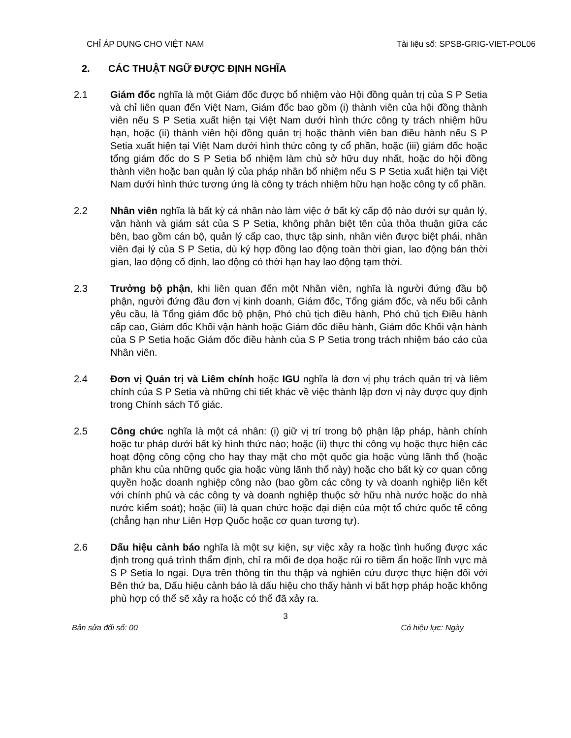CHỈ ÁP DỤNG CHO VIỆT NAM Tài liệu số: SPSB-GRIG-VIET-POL06
2. CÁC THUẬT NGỮ ĐƯỢC ĐỊNH NGHĨA
2.1 Giám đốc nghĩa là một Giám đốc được bổ nhiệm vào Hội đồng quản trị của S P Setia và chỉ liên quan đến Việt Nam, Giám đốc bao gồm (i) thành viên của hội đồng thành viên nếu S P Setia xuất hiện tại Việt Nam dưới hình thức công ty trách nhiệm hữu hạn, hoặc (ii) thành viên hội đồng quản trị hoặc thành viên ban điều hành nếu S P Setia xuất hiện tại Việt Nam dưới hình thức công ty cổ phần, hoặc (iii) giám đốc hoặc tổng giám đốc do S P Setia bổ nhiệm làm chủ sở hữu duy nhất, hoặc do hội đồng thành viên hoặc ban quản lý của pháp nhân bổ nhiệm nếu S P Setia xuất hiện tại Việt Nam dưới hình thức tương ứng là công ty trách nhiệm hữu hạn hoặc công ty cổ phần.
2.2 Nhân viên nghĩa là bất kỳ cá nhân nào làm việc ở bất kỳ cấp độ nào dưới sự quản lý, vận hành và giám sát của S P Setia, không phân biệt tên của thỏa thuận giữa các bên, bao gồm cán bộ, quản lý cấp cao, thực tập sinh, nhân viên được biệt phái, nhân viên đại lý của S P Setia, dù ký hợp đồng lao động toàn thời gian, lao động bán thời gian, lao động cố định, lao động có thời hạn hay lao động tạm thời.
2.3 Trưởng bộ phận, khi liên quan đến một Nhân viên, nghĩa là người đứng đầu bộ phận, người đứng đầu đơn vị kinh doanh, Giám đốc, Tổng giám đốc, và nếu bối cảnh yêu cầu, là Tổng giám đốc bộ phận, Phó chủ tịch điều hành, Phó chủ tịch Điều hành cấp cao, Giám đốc Khối vận hành hoặc Giám đốc điều hành, Giám đốc Khối vận hành của S P Setia hoặc Giám đốc điều hành của S P Setia trong trách nhiệm báo cáo của Nhân viên.
2.4 Đơn vị Quản trị và Liêm chính hoặc IGU nghĩa là đơn vị phụ trách quản trị và liêm chính của S P Setia và những chi tiết khác về việc thành lập đơn vị này được quy định trong Chính sách Tố giác.
2.5 Công chức nghĩa là một cá nhân: (i) giữ vị trí trong bộ phận lập pháp, hành chính hoặc tư pháp dưới bất kỳ hình thức nào; hoặc (ii) thực thi công vụ hoặc thực hiện các hoạt động công cộng cho hay thay mặt cho một quốc gia hoặc vùng lãnh thổ (hoặc phân khu của những quốc gia hoặc vùng lãnh thổ này) hoặc cho bất kỳ cơ quan công quyền hoặc doanh nghiệp công nào (bao gồm các công ty và doanh nghiệp liên kết với chính phủ và các công ty và doanh nghiệp thuộc sở hữu nhà nước hoặc do nhà nước kiểm soát); hoặc (iii) là quan chức hoặc đại diện của một tổ chức quốc tế công (chẳng hạn như Liên Hợp Quốc hoặc cơ quan tương tự).
2.6 Dấu hiệu cảnh báo nghĩa là một sự kiện, sự việc xảy ra hoặc tình huống được xác định trong quá trình thẩm định, chỉ ra mối đe dọa hoặc rủi ro tiềm ẩn hoặc lĩnh vực mà S P Setia lo ngại. Dựa trên thông tin thu thập và nghiên cứu được thực hiện đối với Bên thứ ba, Dấu hiệu cảnh báo là dấu hiệu cho thấy hành vi bất hợp pháp hoặc không phù hợp có thể sẽ xảy ra hoặc có thể đã xảy ra.
3
Bản sửa đổi số: 00 Có hiệu lực: Ngày